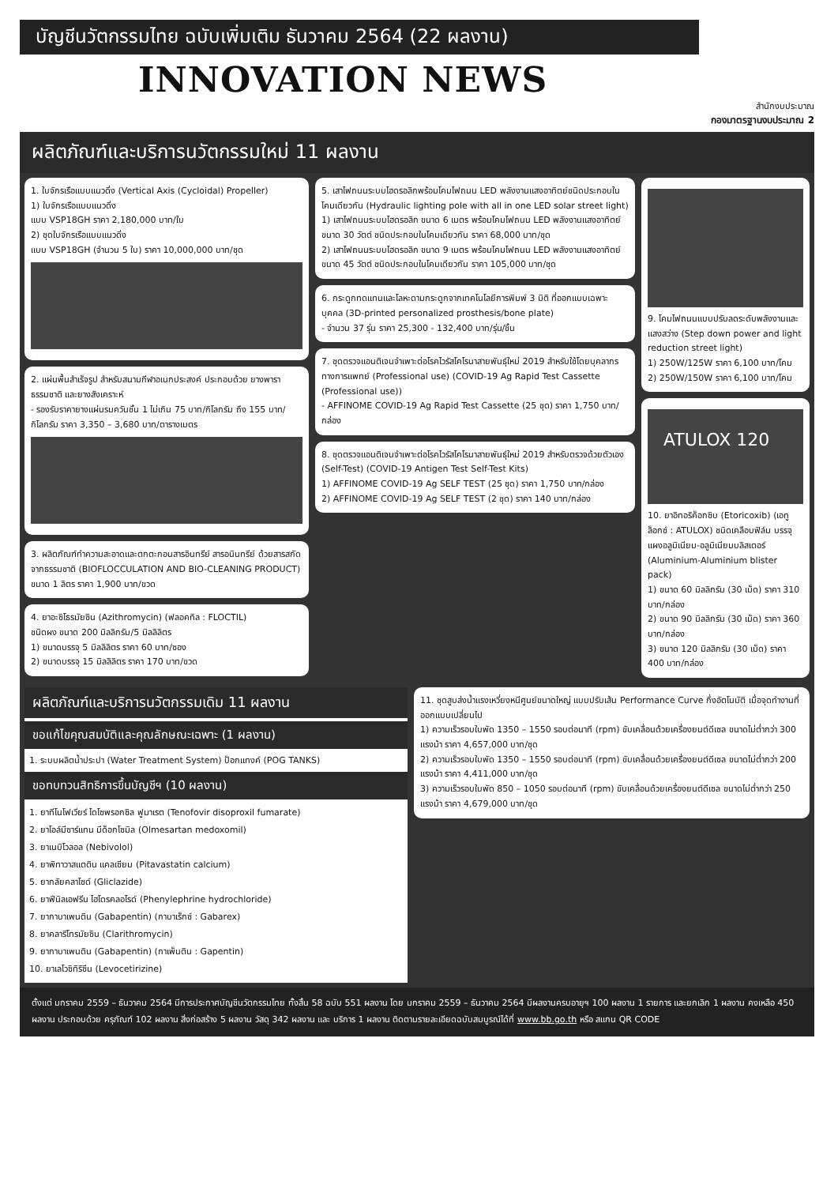บัญชีนวัตกรรมไทย ฉบับเพิ่มเติม ธันวาคม 2564 (22 ผลงาน)
INNOVATION NEWS
สำนักงบประมาณ
กองมาตรฐานงบประมาณ 2
ผลิตภัณฑ์และบริการนวัตกรรมใหม่ 11 ผลงาน
1. ใบจักรเรือแบบแนวดิ่ง (Vertical Axis (Cycloidal) Propeller)
1) ใบจักรเรือแบบแนวดิ่ง
แบบ VSP18GH ราคา 2,180,000 บาท/ใบ
2) ชุดใบจักรเรือแบบแนวดิ่ง
แบบ VSP18GH (จำนวน 5 ใบ) ราคา 10,000,000 บาท/ชุด
2. แผ่นพื้นสำเร็จรูป สำหรับสนามกีฬาอเนกประสงค์ ประกอบด้วย ยางพาราธรรมชาติ และยางสังเคราะห์
- รองรับราคายางแผ่นรมควันชั้น 1 ไม่เกิน 75 บาท/กิโลกรัม ถึง 155 บาท/กิโลกรัม ราคา 3,350 – 3,680 บาท/ตารางเมตร
3. ผลิตภัณฑ์ทำความสะอาดและตกตะกอนสารอินทรีย์ สารอนินทรีย์ ด้วยสารสกัดจากธรรมชาติ (BIOFLOCCULATION AND BIO-CLEANING PRODUCT)
ขนาด 1 ลิตร ราคา 1,900 บาท/ขวด
4. ยาอะซิโธรมัยซิน (Azithromycin) (ฟลอคทิล : FLOCTIL)
ชนิดผง ขนาด 200 มิลลิกรัม/5 มิลลิลิตร
1) ขนาดบรรจุ 5 มิลลิลิตร ราคา 60 บาท/ซอง
2) ขนาดบรรจุ 15 มิลลิลิตร ราคา 170 บาท/ขวด
5. เสาไฟถนนระบบไฮดรอลิกพร้อมโคมไฟถนน LED พลังงานแสงอาทิตย์ชนิดประกอบในโคมเดียวกัน (Hydraulic lighting pole with all in one LED solar street light)
1) เสาไฟถนนระบบไฮดรอลิก ขนาด 6 เมตร พร้อมโคมไฟถนน LED พลังงานแสงอาทิตย์ ขนาด 30 วัตต์ ชนิดประกอบในโคมเดียวกัน ราคา 68,000 บาท/ชุด
2) เสาไฟถนนระบบไฮดรอลิก ขนาด 9 เมตร พร้อมโคมไฟถนน LED พลังงานแสงอาทิตย์ ขนาด 45 วัตต์ ชนิดประกอบในโคมเดียวกัน ราคา 105,000 บาท/ชุด
6. กระดูกทดแทนและโลหะดามกระดูกจากเทคโนโลยีการพิมพ์ 3 มิติ ที่ออกแบบเฉพาะบุคคล (3D-printed personalized prosthesis/bone plate)
- จำนวน 37 รุ่น ราคา 25,300 - 132,400 บาท/รุ่น/ชิ้น
7. ชุดตรวจแอนติเจนจำเพาะต่อโรคไวรัสโคโรนาสายพันธุ์ใหม่ 2019 สำหรับใช้โดยบุคลากรทางการแพทย์ (Professional use) (COVID-19 Ag Rapid Test Cassette (Professional use))
- AFFINOME COVID-19 Ag Rapid Test Cassette (25 ชุด) ราคา 1,750 บาท/กล่อง
8. ชุดตรวจแอนติเจนจำเพาะต่อโรคไวรัสโคโรนาสายพันธุ์ใหม่ 2019 สำหรับตรวจด้วยตัวเอง (Self-Test) (COVID-19 Antigen Test Self-Test Kits)
1) AFFINOME COVID-19 Ag SELF TEST (25 ชุด) ราคา 1,750 บาท/กล่อง
2) AFFINOME COVID-19 Ag SELF TEST (2 ชุด) ราคา 140 บาท/กล่อง
9. โคมไฟถนนแบบปรับลดระดับพลังงานและแสงสว่าง (Step down power and light reduction street light)
1) 250W/125W ราคา 6,100 บาท/โคม
2) 250W/150W ราคา 6,100 บาท/โคม
ATULOX 120
10. ยาอิทอริค็อกซิบ (Etoricoxib) (เอทูล็อกซ์ : ATULOX) ชนิดเคลือบฟิล์ม บรรจุแผงอลูมิเนียม-อลูมิเนียมบลิสเตอร์ (Aluminium-Aluminium blister pack)
1) ขนาด 60 มิลลิกรัม (30 เม็ด) ราคา 310 บาท/กล่อง
2) ขนาด 90 มิลลิกรัม (30 เม็ด) ราคา 360 บาท/กล่อง
3) ขนาด 120 มิลลิกรัม (30 เม็ด) ราคา 400 บาท/กล่อง
ผลิตภัณฑ์และบริการนวัตกรรมเดิม 11 ผลงาน
ขอแก้ไขคุณสมบัติและคุณลักษณะเฉพาะ (1 ผลงาน)
1. ระบบผลิตน้ำประปา (Water Treatment System) ป็อกแทงค์ (POG TANKS)
ขอทบทวนสิทธิการขึ้นบัญชีฯ (10 ผลงาน)
1. ยาทีโนโฟเวียร์ ไดโซพรอกซิล ฟูมาเรต (Tenofovir disoproxil fumarate)
2. ยาโอล์มีซาร์แทน มีด็อกโซมิล (Olmesartan medoxomil)
3. ยาเนบิโวลอล (Nebivolol)
4. ยาพิทาวาสแตติน แคลเซียม (Pitavastatin calcium)
5. ยากลัยคลาไซด์ (Gliclazide)
6. ยาฟีนิลเอฟรีน ไฮโดรคลอไรด์ (Phenylephrine hydrochloride)
7. ยากาบาเพนติน (Gabapentin) (กาบาเร็กซ์ : Gabarex)
8. ยาคลาริโทรมัยซิน (Clarithromycin)
9. ยากาบาเพนติน (Gabapentin) (กาเพ็นติน : Gapentin)
10. ยาเลโวซิทิริซีน (Levocetirizine)
11. ชุดสูบส่งน้ำแรงเหวี่ยงหนีศูนย์ขนาดใหญ่ แบบปรับเส้น Performance Curve กึ่งอัตโนมัติ เมื่อจุดทำงานที่ออกแบบเปลี่ยนไป
1) ความเร็วรอบใบพัด 1350 – 1550 รอบต่อนาที (rpm) ขับเคลื่อนด้วยเครื่องยนต์ดีเซล ขนาดไม่ต่ำกว่า 300 แรงม้า ราคา 4,657,000 บาท/ชุด
2) ความเร็วรอบใบพัด 1350 – 1550 รอบต่อนาที (rpm) ขับเคลื่อนด้วยเครื่องยนต์ดีเซล ขนาดไม่ต่ำกว่า 200 แรงม้า ราคา 4,411,000 บาท/ชุด
3) ความเร็วรอบใบพัด 850 – 1050 รอบต่อนาที (rpm) ขับเคลื่อนด้วยเครื่องยนต์ดีเซล ขนาดไม่ต่ำกว่า 250 แรงม้า ราคา 4,679,000 บาท/ชุด
ตั้งแต่ มกราคม 2559 – ธันวาคม 2564 มีการประกาศบัญชีนวัตกรรมไทย ทั้งสิ้น 58 ฉบับ 551 ผลงาน โดย มกราคม 2559 – ธันวาคม 2564 มีผลงานครบอายุฯ 100 ผลงาน 1 รายการ และยกเลิก 1 ผลงาน คงเหลือ 450 ผลงาน ประกอบด้วย ครุภัณฑ์ 102 ผลงาน สิ่งก่อสร้าง 5 ผลงาน วัสดุ 342 ผลงาน และ บริการ 1 ผลงาน ติดตามรายละเอียดฉบับสมบูรณ์ได้ที่ www.bb.go.th หรือ สแกน QR CODE